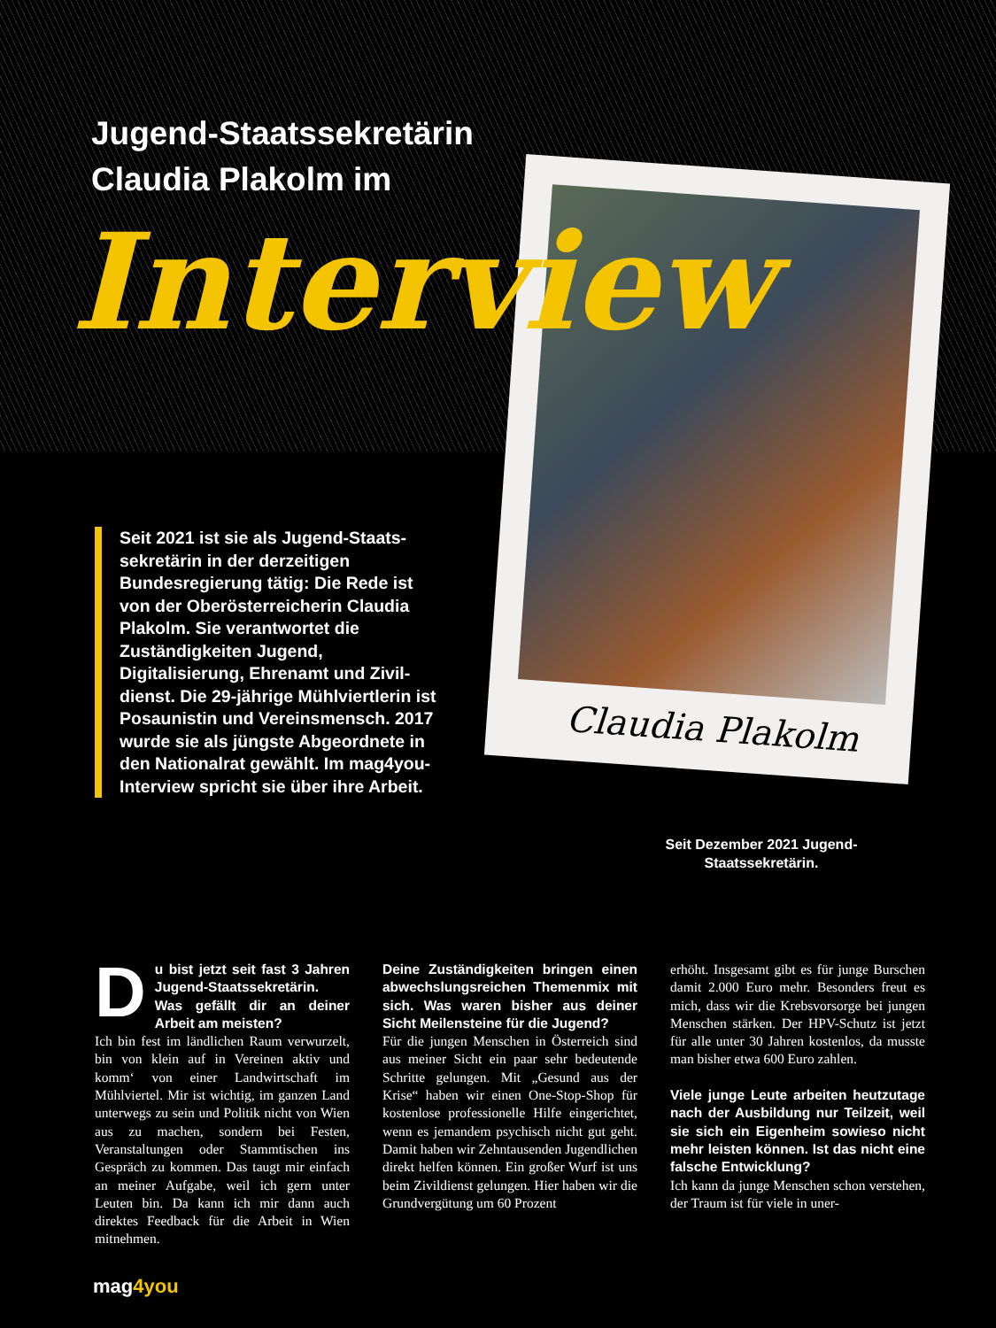Jugend-Staatssekretärin
Claudia Plakolm im
Claudia Plakolm
Interview
Seit 2021 ist sie als Jugend-Staats­sekretärin in der derzeitigen Bundesregierung tätig: Die Rede ist von der Oberösterreicherin Claudia Plakolm. Sie verantwortet die Zuständigkeiten Jugend, Digitalisierung, Ehrenamt und Zivil­dienst. Die 29-jährige Mühlviert­lerin ist Posaunistin und Vereins­mensch. 2017 wurde sie als jüngste Abgeordnete in den Nationalrat gewählt. Im mag4you-Interview spricht sie über ihre Arbeit.
Seit Dezember 2021 Jugend-Staatssekretärin.
Du bist jetzt seit fast 3 Jahren Jugend-Staatssekretärin. Was gefällt dir an deiner Arbeit am meisten?
Ich bin fest im ländlichen Raum verwurzelt, bin von klein auf in Vereinen aktiv und komm‘ von einer Landwirtschaft im Mühlviertel. Mir ist wichtig, im ganzen Land unterwegs zu sein und Politik nicht von Wien aus zu machen, sondern bei Festen, Veranstaltungen oder Stammtischen ins Gespräch zu kommen. Das taugt mir einfach an meiner Aufgabe, weil ich gern unter Leuten bin. Da kann ich mir dann auch direktes Feedback für die Arbeit in Wien mitnehmen.
Deine Zuständigkeiten bringen einen abwechslungsreichen Themenmix mit sich. Was waren bisher aus deiner Sicht Meilensteine für die Jugend?
Für die jungen Menschen in Österreich sind aus meiner Sicht ein paar sehr bedeutende Schritte gelungen. Mit „Gesund aus der Krise“ haben wir einen One-Stop-Shop für kostenlose professionelle Hilfe eingerichtet, wenn es jemandem psychisch nicht gut geht. Damit haben wir Zehntausenden Jugendlichen direkt helfen können. Ein großer Wurf ist uns beim Zivildienst gelungen. Hier haben wir die Grundvergütung um 60 Prozent
erhöht. Insgesamt gibt es für junge Burschen damit 2.000 Euro mehr. Besonders freut es mich, dass wir die Krebsvorsorge bei jungen Menschen stärken. Der HPV-Schutz ist jetzt für alle unter 30 Jahren kostenlos, da musste man bisher etwa 600 Euro zahlen.
Viele junge Leute arbeiten heutzutage nach der Ausbildung nur Teilzeit, weil sie sich ein Eigenheim sowieso nicht mehr leisten können. Ist das nicht eine falsche Entwicklung?
Ich kann da junge Menschen schon verstehen, der Traum ist für viele in uner-
mag4you